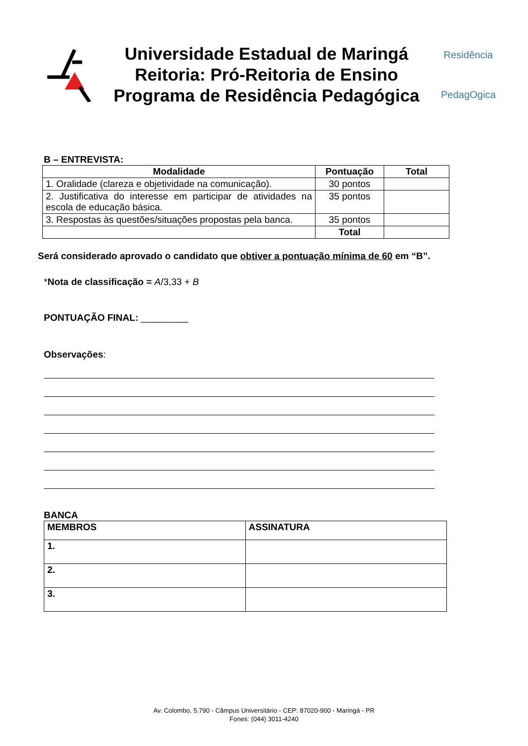Universidade Estadual de Maringá
Reitoria: Pró-Reitoria de Ensino
Programa de Residência Pedagógica
Residência
PedagOgica
B – ENTREVISTA:
| Modalidade | Pontuação | Total |
| --- | --- | --- |
| 1. Oralidade (clareza e objetividade na comunicação). | 30 pontos | |
| 2. Justificativa do interesse em participar de atividades na escola de educação básica. | 35 pontos | |
| 3. Respostas às questões/situações propostas pela banca. | 35 pontos | |
| | Total | |
Será considerado aprovado o candidato que obtiver a pontuação mínima de 60 em “B”.
*Nota de classificação = A/3,33 + B
PONTUAÇÃO FINAL: _________
Observações:
BANCA
| MEMBROS | ASSINATURA |
| --- | --- |
| 1. | |
| 2. | |
| 3. | |
Av. Colombo, 5.790 - Câmpus Universitário - CEP: 87020-900 - Maringá - PR
Fones: (044) 3011-4240